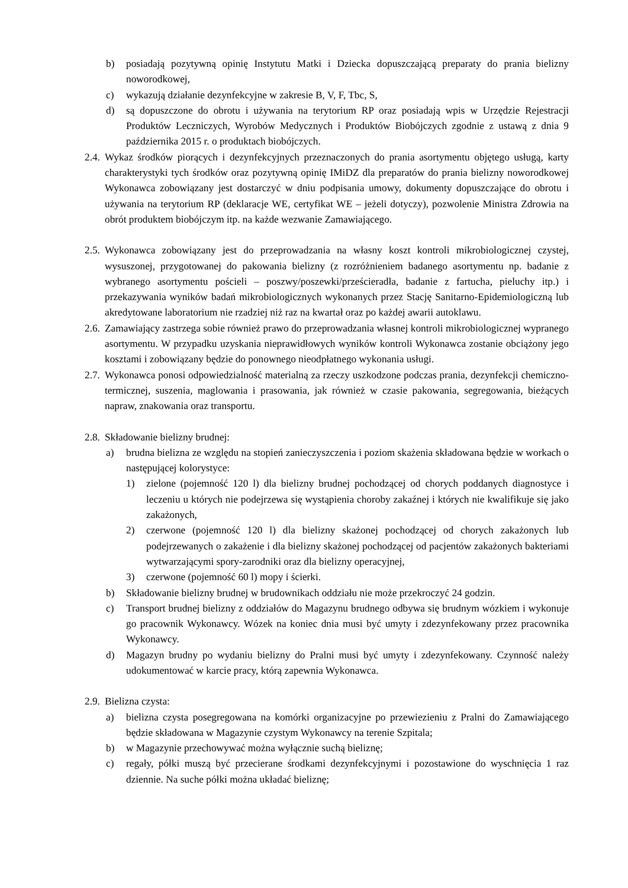b) posiadają pozytywną opinię Instytutu Matki i Dziecka dopuszczającą preparaty do prania bielizny noworodkowej,
c) wykazują działanie dezynfekcyjne w zakresie B, V, F, Tbc, S,
d) są dopuszczone do obrotu i używania na terytorium RP oraz posiadają wpis w Urzędzie Rejestracji Produktów Leczniczych, Wyrobów Medycznych i Produktów Biobójczych zgodnie z ustawą z dnia 9 października 2015 r. o produktach biobójczych.
2.4. Wykaz środków piorących i dezynfekcyjnych przeznaczonych do prania asortymentu objętego usługą, karty charakterystyki tych środków oraz pozytywną opinię IMiDZ dla preparatów do prania bielizny noworodkowej Wykonawca zobowiązany jest dostarczyć w dniu podpisania umowy, dokumenty dopuszczające do obrotu i używania na terytorium RP (deklaracje WE, certyfikat WE – jeżeli dotyczy), pozwolenie Ministra Zdrowia na obrót produktem biobójczym itp. na każde wezwanie Zamawiającego.
2.5. Wykonawca zobowiązany jest do przeprowadzania na własny koszt kontroli mikrobiologicznej czystej, wysuszonej, przygotowanej do pakowania bielizny (z rozróżnieniem badanego asortymentu np. badanie z wybranego asortymentu pościeli – poszwy/poszewki/prześcieradła, badanie z fartucha, pieluchy itp.) i przekazywania wyników badań mikrobiologicznych wykonanych przez Stację Sanitarno-Epidemiologiczną lub akredytowane laboratorium nie rzadziej niż raz na kwartał oraz po każdej awarii autoklawu.
2.6. Zamawiający zastrzega sobie również prawo do przeprowadzania własnej kontroli mikrobiologicznej wypranego asortymentu. W przypadku uzyskania nieprawidłowych wyników kontroli Wykonawca zostanie obciążony jego kosztami i zobowiązany będzie do ponownego nieodpłatnego wykonania usługi.
2.7. Wykonawca ponosi odpowiedzialność materialną za rzeczy uszkodzone podczas prania, dezynfekcji chemiczno-termicznej, suszenia, maglowania i prasowania, jak również w czasie pakowania, segregowania, bieżących napraw, znakowania oraz transportu.
2.8. Składowanie bielizny brudnej:
a) brudna bielizna ze względu na stopień zanieczyszczenia i poziom skażenia składowana będzie w workach o następującej kolorystyce:
1) zielone (pojemność 120 l) dla bielizny brudnej pochodzącej od chorych poddanych diagnostyce i leczeniu u których nie podejrzewa się wystąpienia choroby zakaźnej i których nie kwalifikuje się jako zakażonych,
2) czerwone (pojemność 120 l) dla bielizny skażonej pochodzącej od chorych zakażonych lub podejrzewanych o zakażenie i dla bielizny skażonej pochodzącej od pacjentów zakażonych bakteriami wytwarzającymi spory-zarodniki oraz dla bielizny operacyjnej,
3) czerwone (pojemność 60 l) mopy i ścierki.
b) Składowanie bielizny brudnej w brudownikach oddziału nie może przekroczyć 24 godzin.
c) Transport brudnej bielizny z oddziałów do Magazynu brudnego odbywa się brudnym wózkiem i wykonuje go pracownik Wykonawcy. Wózek na koniec dnia musi być umyty i zdezynfekowany przez pracownika Wykonawcy.
d) Magazyn brudny po wydaniu bielizny do Pralni musi być umyty i zdezynfekowany. Czynność należy udokumentować w karcie pracy, którą zapewnia Wykonawca.
2.9. Bielizna czysta:
a) bielizna czysta posegregowana na komórki organizacyjne po przewiezieniu z Pralni do Zamawiającego będzie składowana w Magazynie czystym Wykonawcy na terenie Szpitala;
b) w Magazynie przechowywać można wyłącznie suchą bieliznę;
c) regały, półki muszą być przecierane środkami dezynfekcyjnymi i pozostawione do wyschnięcia 1 raz dziennie. Na suche półki można układać bieliznę;